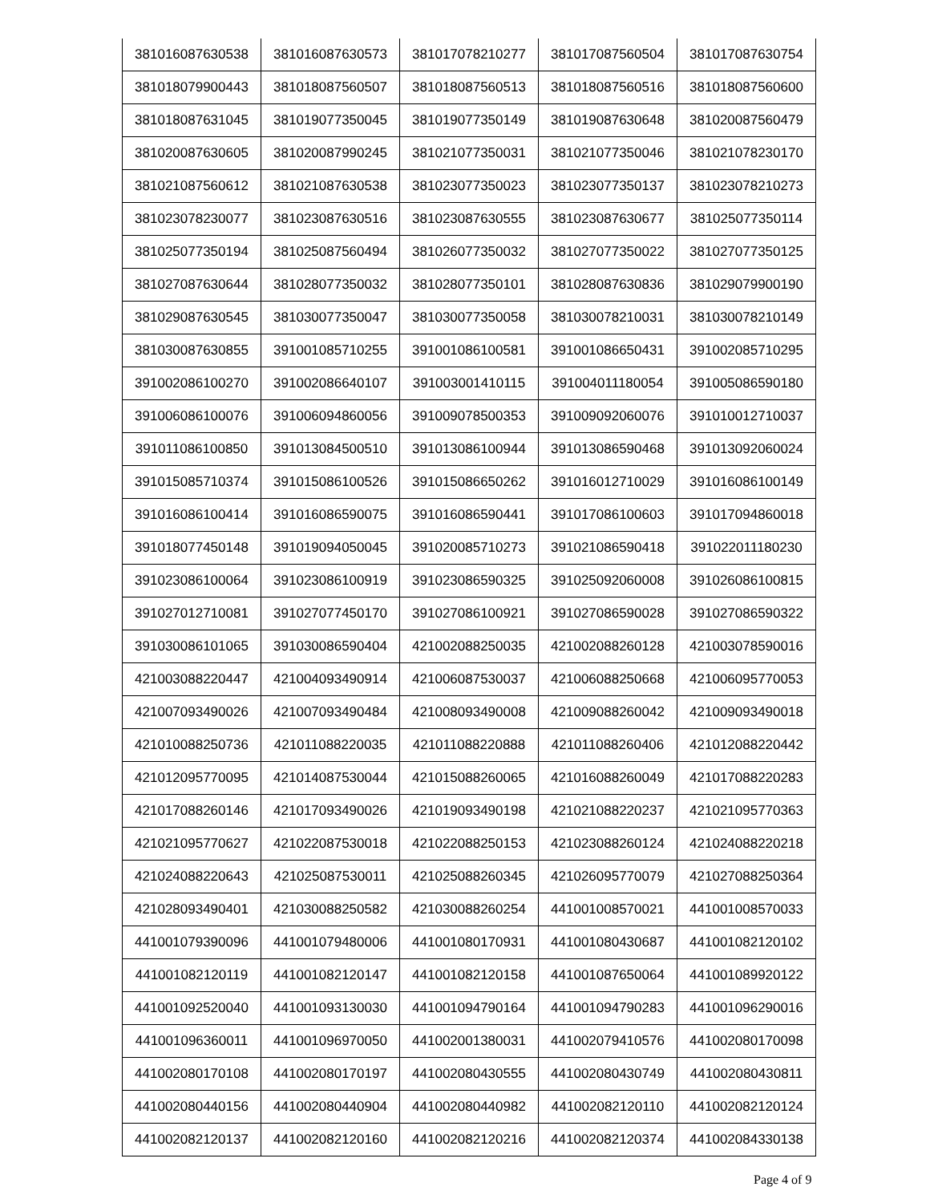| 381016087630538 | 381016087630573 | 381017078210277 | 381017087560504 | 381017087630754 |
| 381018079900443 | 381018087560507 | 381018087560513 | 381018087560516 | 381018087560600 |
| 381018087631045 | 381019077350045 | 381019077350149 | 381019087630648 | 381020087560479 |
| 381020087630605 | 381020087990245 | 381021077350031 | 381021077350046 | 381021078230170 |
| 381021087560612 | 381021087630538 | 381023077350023 | 381023077350137 | 381023078210273 |
| 381023078230077 | 381023087630516 | 381023087630555 | 381023087630677 | 381025077350114 |
| 381025077350194 | 381025087560494 | 381026077350032 | 381027077350022 | 381027077350125 |
| 381027087630644 | 381028077350032 | 381028077350101 | 381028087630836 | 381029079900190 |
| 381029087630545 | 381030077350047 | 381030077350058 | 381030078210031 | 381030078210149 |
| 381030087630855 | 391001085710255 | 391001086100581 | 391001086650431 | 391002085710295 |
| 391002086100270 | 391002086640107 | 391003001410115 | 391004011180054 | 391005086590180 |
| 391006086100076 | 391006094860056 | 391009078500353 | 391009092060076 | 391010012710037 |
| 391011086100850 | 391013084500510 | 391013086100944 | 391013086590468 | 391013092060024 |
| 391015085710374 | 391015086100526 | 391015086650262 | 391016012710029 | 391016086100149 |
| 391016086100414 | 391016086590075 | 391016086590441 | 391017086100603 | 391017094860018 |
| 391018077450148 | 391019094050045 | 391020085710273 | 391021086590418 | 391022011180230 |
| 391023086100064 | 391023086100919 | 391023086590325 | 391025092060008 | 391026086100815 |
| 391027012710081 | 391027077450170 | 391027086100921 | 391027086590028 | 391027086590322 |
| 391030086101065 | 391030086590404 | 421002088250035 | 421002088260128 | 421003078590016 |
| 421003088220447 | 421004093490914 | 421006087530037 | 421006088250668 | 421006095770053 |
| 421007093490026 | 421007093490484 | 421008093490008 | 421009088260042 | 421009093490018 |
| 421010088250736 | 421011088220035 | 421011088220888 | 421011088260406 | 421012088220442 |
| 421012095770095 | 421014087530044 | 421015088260065 | 421016088260049 | 421017088220283 |
| 421017088260146 | 421017093490026 | 421019093490198 | 421021088220237 | 421021095770363 |
| 421021095770627 | 421022087530018 | 421022088250153 | 421023088260124 | 421024088220218 |
| 421024088220643 | 421025087530011 | 421025088260345 | 421026095770079 | 421027088250364 |
| 421028093490401 | 421030088250582 | 421030088260254 | 441001008570021 | 441001008570033 |
| 441001079390096 | 441001079480006 | 441001080170931 | 441001080430687 | 441001082120102 |
| 441001082120119 | 441001082120147 | 441001082120158 | 441001087650064 | 441001089920122 |
| 441001092520040 | 441001093130030 | 441001094790164 | 441001094790283 | 441001096290016 |
| 441001096360011 | 441001096970050 | 441002001380031 | 441002079410576 | 441002080170098 |
| 441002080170108 | 441002080170197 | 441002080430555 | 441002080430749 | 441002080430811 |
| 441002080440156 | 441002080440904 | 441002080440982 | 441002082120110 | 441002082120124 |
| 441002082120137 | 441002082120160 | 441002082120216 | 441002082120374 | 441002084330138 |
Page 4 of 9